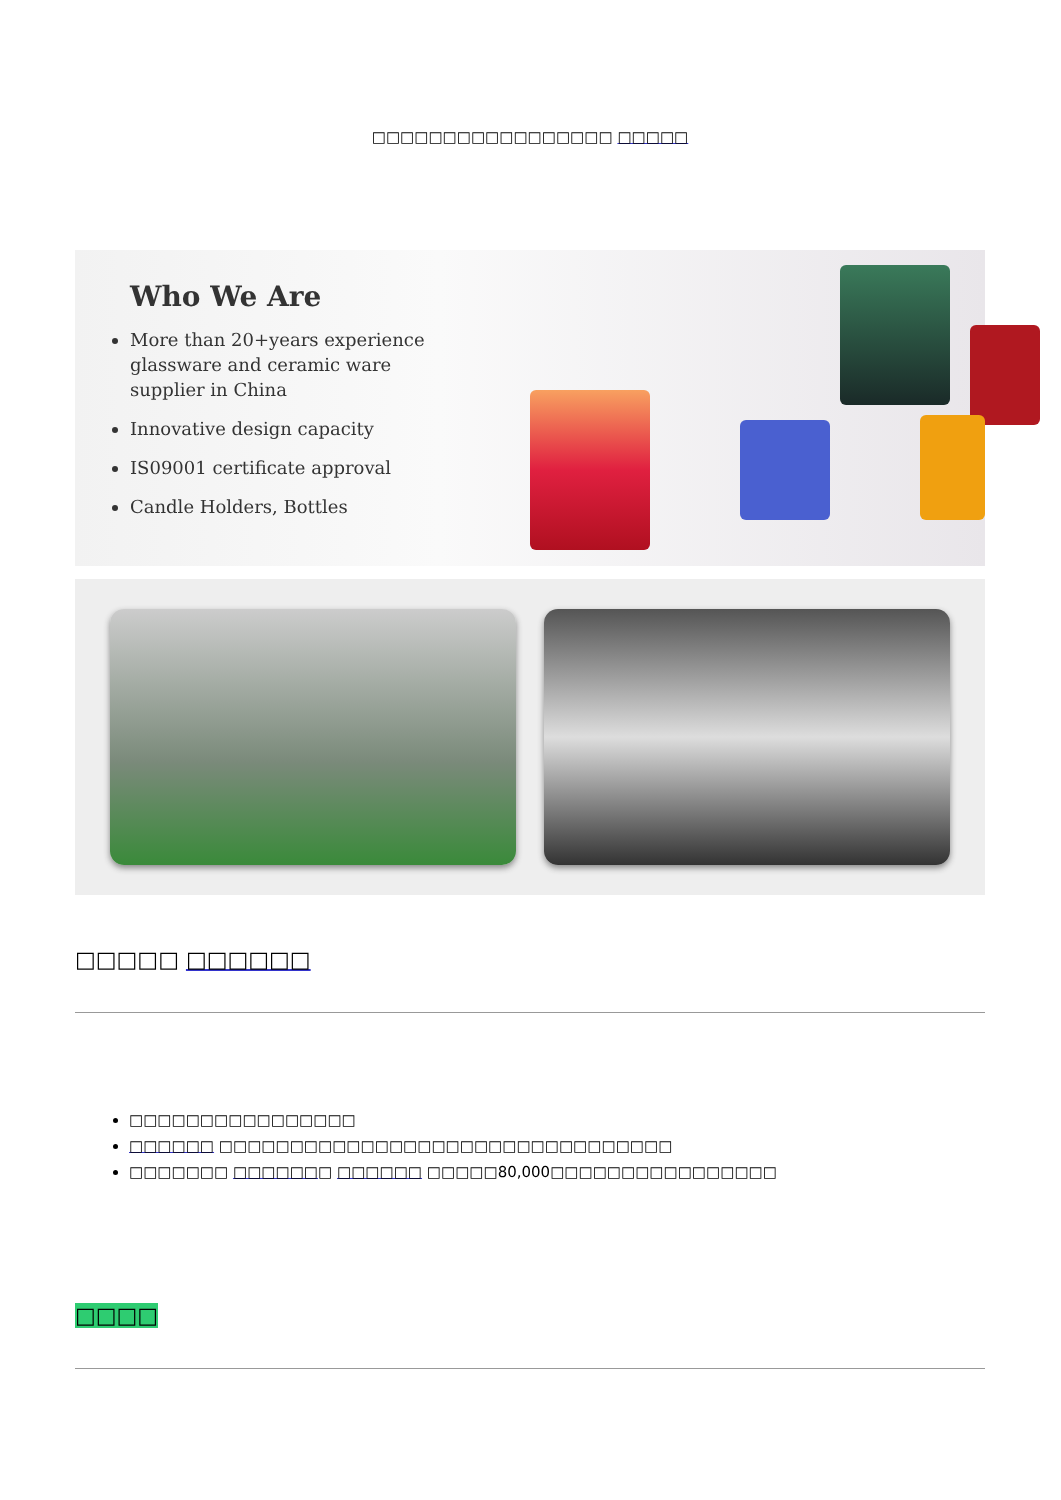□□□□□□□□□□□□□□□□□ □□□□□
Who We Are
More than 20+years experience glassware and ceramic ware supplier in China
Innovative design capacity
IS09001 certificate approval
Candle Holders, Bottles
□□□□□ □□□□□□
□□□□□□□□□□□□□□□□
□□□□□□ □□□□□□□□□□□□□□□□□□□□□□□□□□□□□□□□
□□□□□□□ □□□□□□□ □□□□□□ □□□□□80,000□□□□□□□□□□□□□□□□
□□□□